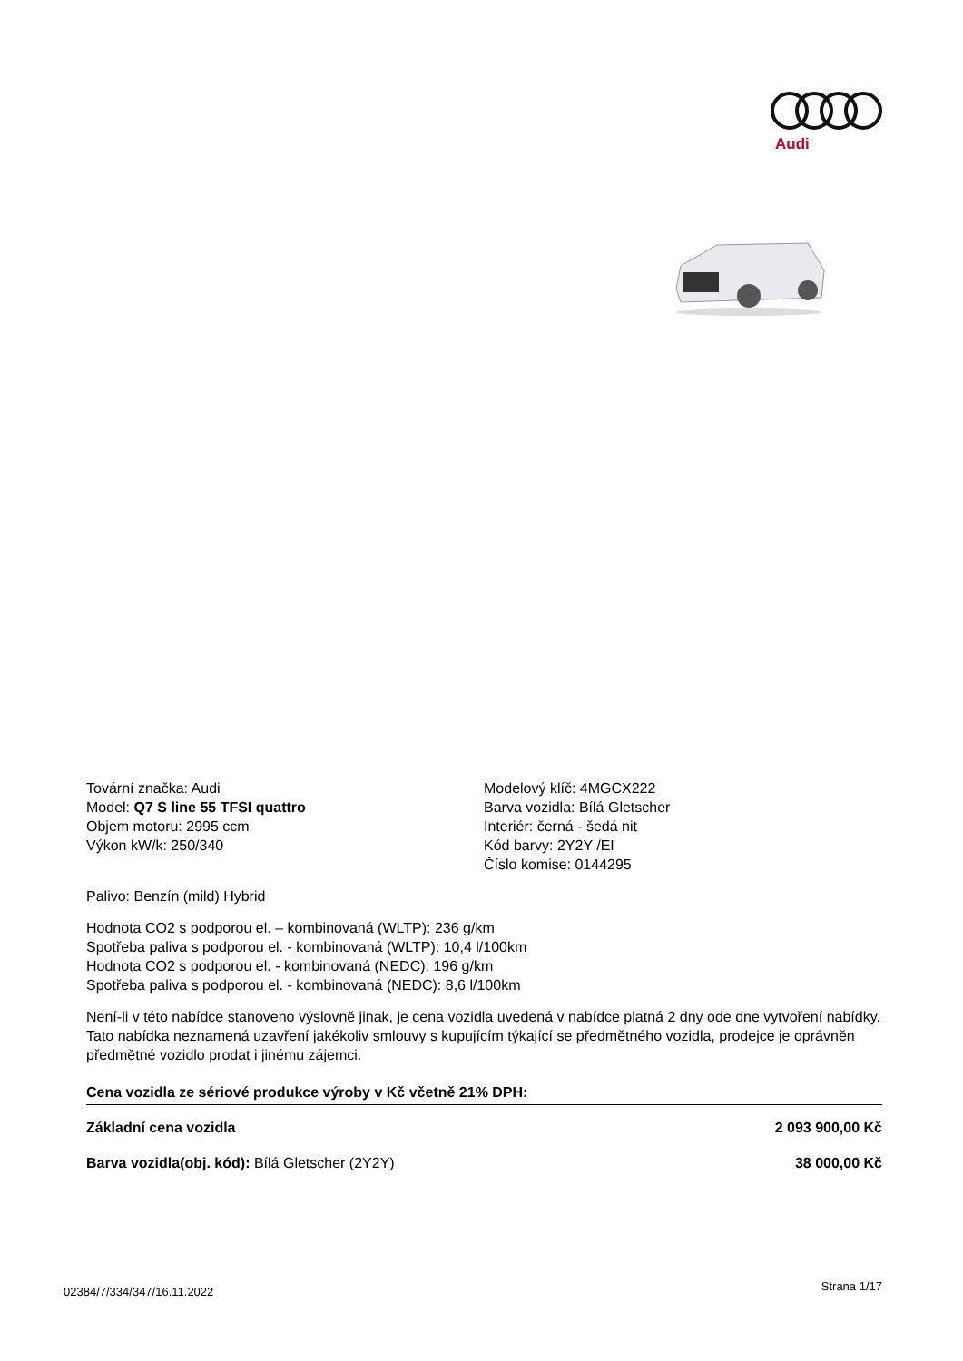Audi
Tovární značka: Audi
Model: Q7 S line 55 TFSI quattro
Objem motoru: 2995 ccm
Výkon kW/k: 250/340
Modelový klíč: 4MGCX222
Barva vozidla: Bílá Gletscher
Interiér: černá - šedá nit
Kód barvy: 2Y2Y /EI
Číslo komise: 0144295
Palivo: Benzín (mild) Hybrid
Hodnota CO2 s podporou el. – kombinovaná (WLTP): 236 g/km
Spotřeba paliva s podporou el. - kombinovaná (WLTP): 10,4 l/100km
Hodnota CO2 s podporou el. - kombinovaná (NEDC): 196 g/km
Spotřeba paliva s podporou el. - kombinovaná (NEDC): 8,6 l/100km
Není-li v této nabídce stanoveno výslovně jinak, je cena vozidla uvedená v nabídce platná 2 dny ode dne vytvoření nabídky. Tato nabídka neznamená uzavření jakékoliv smlouvy s kupujícím týkající se předmětného vozidla, prodejce je oprávněn předmětné vozidlo prodat i jinému zájemci.
Cena vozidla ze sériové produkce výroby v Kč včetně 21% DPH:
Základní cena vozidla 2 093 900,00 Kč
Barva vozidla(obj. kód): Bílá Gletscher (2Y2Y) 38 000,00 Kč
02384/7/334/347/16.11.2022 Strana 1/17